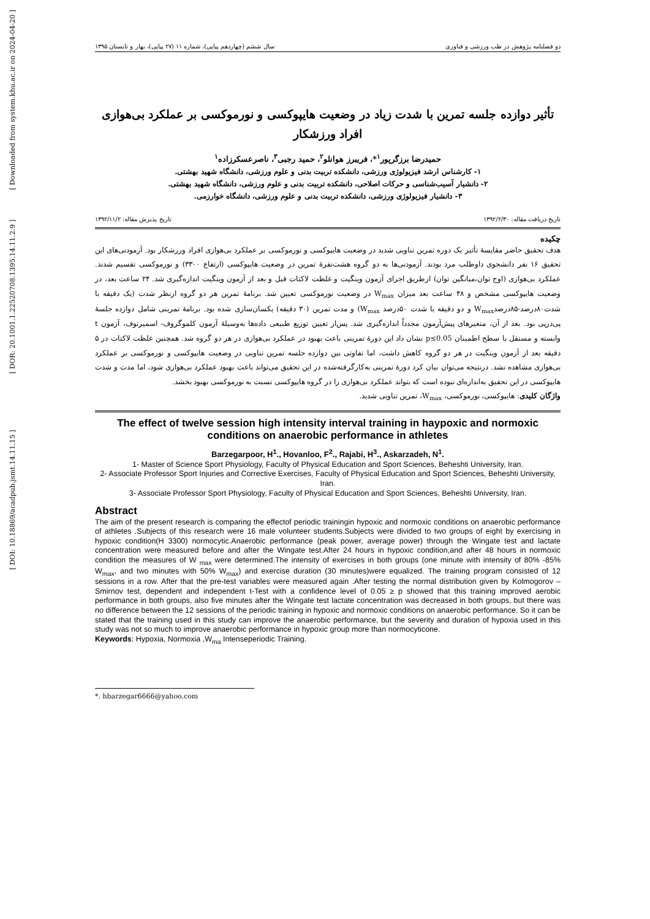[ Downloaded from system.khu.ac.ir on 2024-04-20 ]
[ DOR: 20.1001.1.22520708.1395.14.11.2.9 ]
[ DOI: 10.18869/acadpub.jsmt.14.11.15 ]
دو فصلنامه پژوهش در طب ورزشی و فناوری سال ششم (چهاردهم پیاپی)، شماره ۱۱ (۲۷ پیاپی)، بهار و تابستان ۱۳۹۵
تأثیر دوازده جلسه تمرین با شدت زیاد در وضعیت هایپوکسی و نورموکسی بر عملکرد بی‌هوازی افراد ورزشکار
حمیدرضا برزگرپور<sup>۱</sup>*، فریبرز هوانلو<sup>۲</sup>، حمید رجبی<sup>۳</sup>، ناصرعسکرزاده<sup>۱</sup>
۱- کارشناس ارشد فیزیولوژی ورزشی، دانشکده تربیت بدنی و علوم ورزشی، دانشگاه شهید بهشتی.
۲- دانشیار آسیب‌شناسی و حرکات اصلاحی، دانشکده تربیت بدنی و علوم ورزشی، دانشگاه شهید بهشتی.
۳- دانشیار فیزیولوژی ورزشی، دانشکده تربیت بدنی و علوم ورزشی، دانشگاه خوارزمی.
تاریخ دریافت مقاله: ۱۳۹۲/۲/۳۰ تاریخ پذیرش مقاله: ۱۳۹۲/۱۱/۲
چکیده
هدف تحقیق حاضر مقایسهٔ تأثیر یک دوره تمرین تناوبی شدید در وضعیت هایپوکسی و نورموکسی بر عملکرد بی‌هوازی افراد ورزشکار بود. آزمودنی‌های این تحقیق ۱۶ نفر دانشجوی داوطلب مرد بودند. آزمودنی‌ها به دو گروه هشت‌نفرهٔ تمرین در وضعیت هایپوکسی (ارتفاع ۳۳۰۰) و نورموکسی تقسیم شدند. عملکرد بی‌هوازی (اوج توان،میانگین توان) ازطریق اجرای آزمون وینگیت و غلظت لاکتات قبل و بعد از آزمون وینگیت اندازه‌گیری شد. ۲۴ ساعت بعد، در وضعیت هایپوکسی مشخص و ۴۸ ساعت بعد میزان W<sub>max</sub> در وضعیت نورموکسی تعیین شد. برنامهٔ تمرین هر دو گروه ازنظر شدت (یک دقیقه با شدت۸۰درصد-۸۵درصدW<sub>max</sub> و دو دقیقه با شدت ۵۰درصد W<sub>max</sub>) و مدت تمرین (۳۰ دقیقه) یکسان‌سازی شده بود. برنامهٔ تمرینی شامل دوازده جلسهٔ پی‌درپی بود. بعد از آن، متغیرهای پیش‌آزمون مجدداً اندازه‌گیری شد. پس‌از تعیین توزیع طبیعی داده‌ها به‌وسیلهٔ آزمون کلموگروف- اسمیرنوف، آزمون t وابسته و مستقل با سطح اطمینان p≤0.05 نشان داد این دورهٔ تمرینی باعث بهبود در عملکرد بی‌هوازی در هر دو گروه شد. همچنین غلظت لاکتات در ۵ دقیقه بعد از آزمون وینگیت در هر دو گروه کاهش داشت، اما تفاوتی بین دوازده جلسه تمرین تناوبی در وضعیت هایپوکسی و نورموکسی بر عملکرد بی‌هوازی مشاهده نشد. درنتیجه می‌توان بیان کرد دورهٔ تمرینی به‌کارگرفته‌شده در این تحقیق می‌تواند باعث بهبود عملکرد بی‌هوازی شود، اما مدت و شدت هایپوکسی در این تحقیق به‌اندازه‌ای نبوده است که بتواند عملکرد بی‌هوازی را در گروه هایپوکسی نسبت به نورموکسی بهبود بخشد.
واژگان کلیدی: هایپوکسی، نورموکسی، W<sub>max</sub>، تمرین تناوبی شدید.
The effect of twelve session high intensity interval training in haypoxic and normoxic conditions on anaerobic performance in athletes
Barzegarpoor, H<sup>1</sup>., Hovanloo, F<sup>2</sup>., Rajabi, H<sup>3</sup>., Askarzadeh, N<sup>1</sup>.
1- Master of Science Sport Physiology, Faculty of Physical Education and Sport Sciences, Beheshti University, Iran.
2- Associate Professor Sport Injuries and Corrective Exercises, Faculty of Physical Education and Sport Sciences, Beheshti University, Iran.
3- Associate Professor Sport Physiology, Faculty of Physical Education and Sport Sciences, Beheshti University, Iran.
Abstract
The aim of the present research is comparing the effectof periodic trainingin hypoxic and normoxic conditions on anaerobic performance of athletes .Subjects of this research were 16 male volunteer students.Subjects were divided to two groups of eight by exercising in hypoxic condition(H 3300) normocytic.Anaerobic performance (peak power, average power) through the Wingate test and lactate concentration were measured before and after the Wingate test.After 24 hours in hypoxic condition,and after 48 hours in normoxic condition the measures of W <sub>max</sub> were determined.The intensity of exercises in both groups (one minute with intensity of 80% -85% W<sub>max</sub>, and two minutes with 50% W<sub>max</sub>) and exercise duration (30 minutes)were equalized. The training program consisted of 12 sessions in a row. After that the pre-test variables were measured again .After testing the normal distribution given by Kolmogorov – Smirnov test, dependent and independent t-Test with a confidence level of 0.05 ≥ p showed that this training improved aerobic performance in both groups, also five minutes after the Wingate test lactate concentration was decreased in both groups, but there was no difference between the 12 sessions of the periodic training in hypoxic and normoxic conditions on anaerobic performance. So it can be stated that the training used in this study can improve the anaerobic performance, but the severity and duration of hypoxia used in this study was not so much to improve anaerobic performance in hypoxic group more than normocyticone.
Keywords: Hypoxia, Normoxia ,W<sub>ma</sub> Intenseperiodic Training.
*. hbarzegar6666@yahoo.com